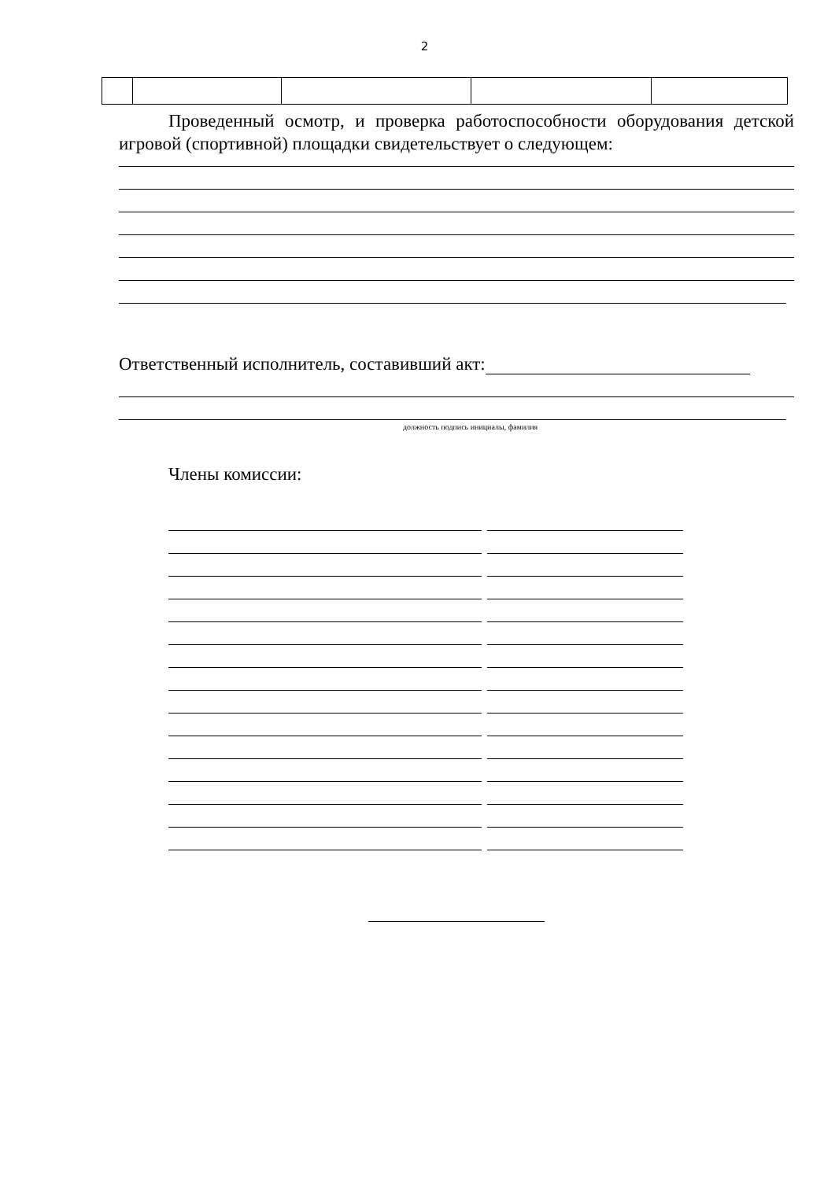2
Проведенный осмотр, и проверка работоспособности оборудования детской игровой (спортивной) площадки свидетельствует о следующем:
Ответственный исполнитель, составивший акт:
должность подпись инициалы, фамилия
Члены комиссии: